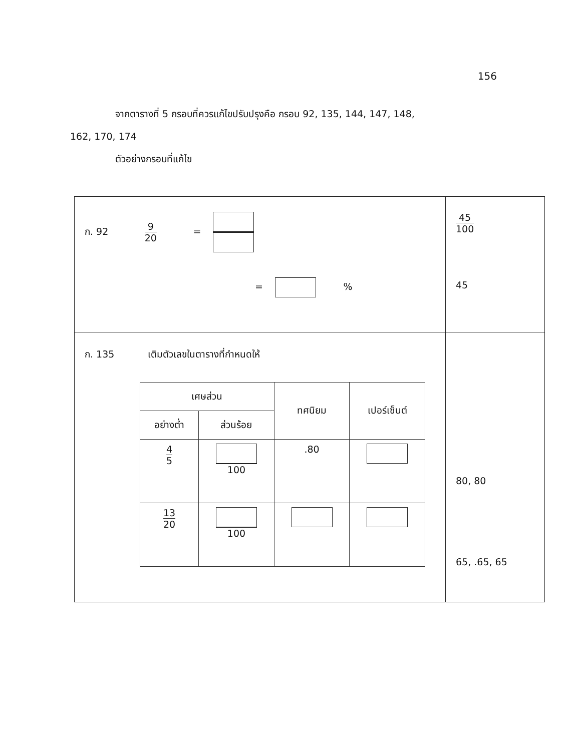156
จากตารางที่ 5 กรอบที่ควรแก้ไขปรับปรุงคือ กรอบ 92, 135, 144, 147, 148,
162, 170, 174
ตัวอย่างกรอบที่แก้ไข
| ก. 92 9 20 = = % | 45 100 45 |
| ก. 135 เติมตัวเลขในตารางที่กำหนดให้ / เศษส่วน / / ทศนิยม / เปอร์เซ็นต์ / / --- / --- / --- / --- / / อย่างต่ำ / ส่วนร้อย / / / / 4 5 / 100 / .80 / / / 13 20 / 100 / / / | 80, 80 65, .65, 65 |